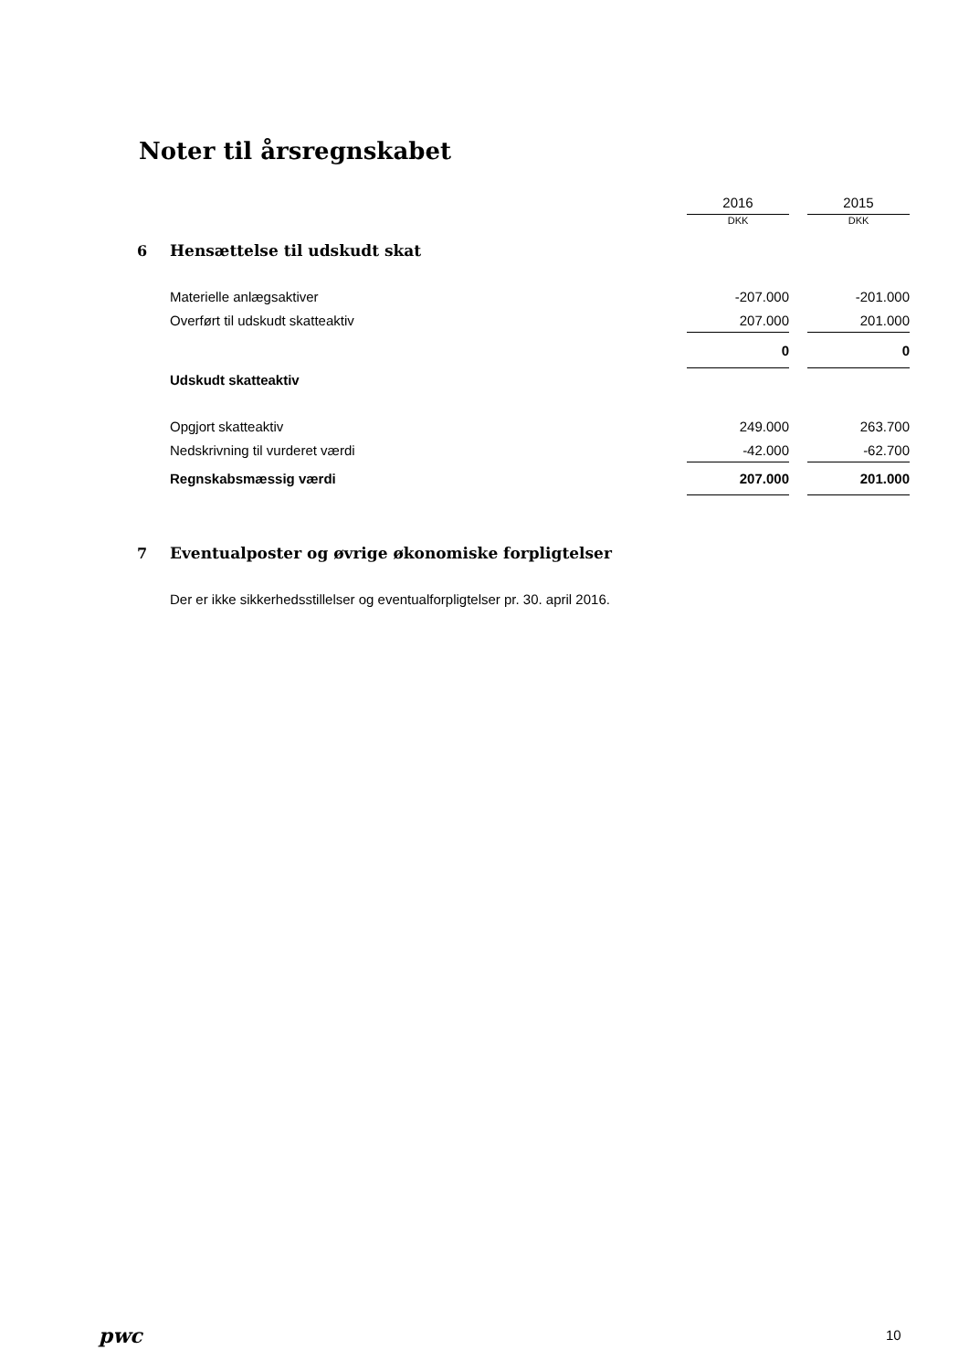Noter til årsregnskabet
| | | 2016 | | 2015 |
| | | DKK | | DKK |
| 6 | Hensættelse til udskudt skat | | | |
| | Materielle anlægsaktiver | -207.000 | | -201.000 |
| | Overført til udskudt skatteaktiv | 207.000 | | 201.000 |
| | | 0 | | 0 |
| | Udskudt skatteaktiv | | | |
| | Opgjort skatteaktiv | 249.000 | | 263.700 |
| | Nedskrivning til vurderet værdi | -42.000 | | -62.700 |
| | Regnskabsmæssig værdi | 207.000 | | 201.000 |
| 7 | Eventualposter og øvrige økonomiske forpligtelser | | | |
| | Der er ikke sikkerhedsstillelser og eventualforpligtelser pr. 30. april 2016. | | | |
pwc 10